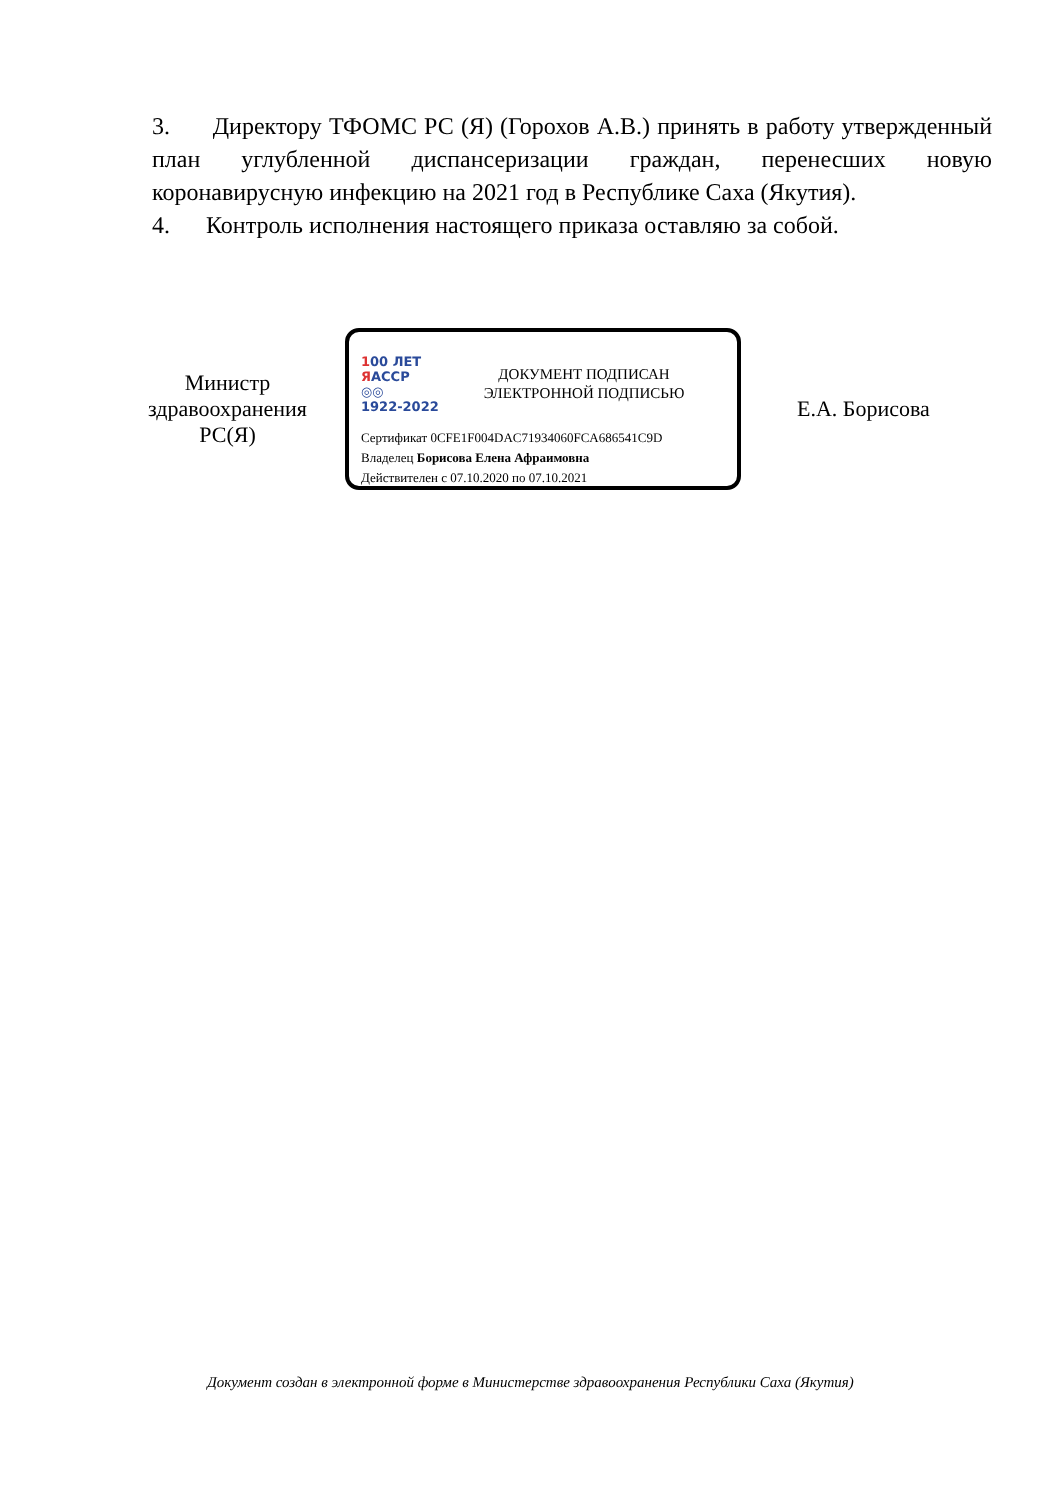3. Директору ТФОМС РС (Я) (Горохов А.В.) принять в работу утвержденный план углубленной диспансеризации граждан, перенесших новую коронавирусную инфекцию на 2021 год в Республике Саха (Якутия).
4. Контроль исполнения настоящего приказа оставляю за собой.
Министр
здравоохранения
РС(Я)
100 ЛЕТ
ЯАССР
◎◎
1922-2022
ДОКУМЕНТ ПОДПИСАН
ЭЛЕКТРОННОЙ ПОДПИСЬЮ
Сертификат 0CFE1F004DAC71934060FCA686541C9D
Владелец Борисова Елена Афраимовна
Действителен с 07.10.2020 по 07.10.2021
Е.А. Борисова
Документ создан в электронной форме в Министерстве здравоохранения Республики Саха (Якутия)